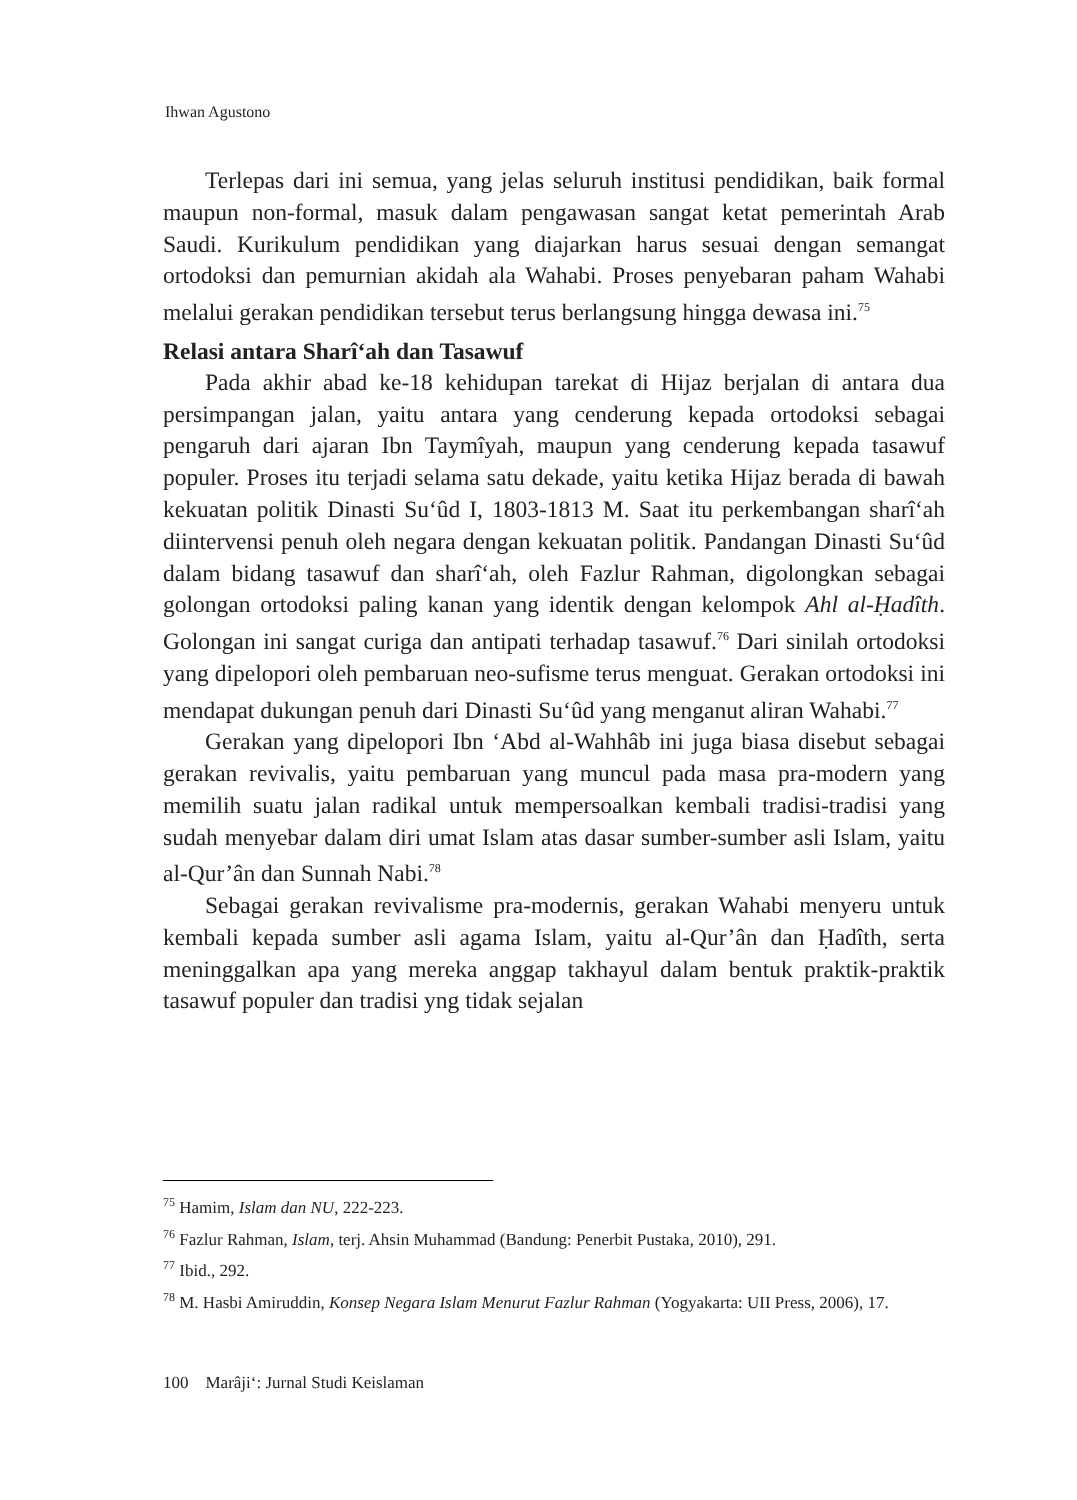Ihwan Agustono
Terlepas dari ini semua, yang jelas seluruh institusi pendidikan, baik formal maupun non-formal, masuk dalam pengawasan sangat ketat pemerintah Arab Saudi. Kurikulum pendidikan yang diajarkan harus sesuai dengan semangat ortodoksi dan pemurnian akidah ala Wahabi. Proses penyebaran paham Wahabi melalui gerakan pendidikan tersebut terus berlangsung hingga dewasa ini.<sup>75</sup>
Relasi antara Sharî‘ah dan Tasawuf
Pada akhir abad ke-18 kehidupan tarekat di Hijaz berjalan di antara dua persimpangan jalan, yaitu antara yang cenderung kepada ortodoksi sebagai pengaruh dari ajaran Ibn Taymîyah, maupun yang cenderung kepada tasawuf populer. Proses itu terjadi selama satu dekade, yaitu ketika Hijaz berada di bawah kekuatan politik Dinasti Su‘ûd I, 1803-1813 M. Saat itu perkembangan sharî‘ah diintervensi penuh oleh negara dengan kekuatan politik. Pandangan Dinasti Su‘ûd dalam bidang tasawuf dan sharî‘ah, oleh Fazlur Rahman, digolongkan sebagai golongan ortodoksi paling kanan yang identik dengan kelompok Ahl al-Ḥadîth. Golongan ini sangat curiga dan antipati terhadap tasawuf.<sup>76</sup> Dari sinilah ortodoksi yang dipelopori oleh pembaruan neo-sufisme terus menguat. Gerakan ortodoksi ini mendapat dukungan penuh dari Dinasti Su‘ûd yang menganut aliran Wahabi.<sup>77</sup>
Gerakan yang dipelopori Ibn ‘Abd al-Wahhâb ini juga biasa disebut sebagai gerakan revivalis, yaitu pembaruan yang muncul pada masa pra-modern yang memilih suatu jalan radikal untuk mempersoalkan kembali tradisi-tradisi yang sudah menyebar dalam diri umat Islam atas dasar sumber-sumber asli Islam, yaitu al-Qur’ân dan Sunnah Nabi.<sup>78</sup>
Sebagai gerakan revivalisme pra-modernis, gerakan Wahabi menyeru untuk kembali kepada sumber asli agama Islam, yaitu al-Qur’ân dan Ḥadîth, serta meninggalkan apa yang mereka anggap takhayul dalam bentuk praktik-praktik tasawuf populer dan tradisi yng tidak sejalan
<sup>75</sup> Hamim, Islam dan NU, 222-223.
<sup>76</sup> Fazlur Rahman, Islam, terj. Ahsin Muhammad (Bandung: Penerbit Pustaka, 2010), 291.
<sup>77</sup> Ibid., 292.
<sup>78</sup> M. Hasbi Amiruddin, Konsep Negara Islam Menurut Fazlur Rahman (Yogyakarta: UII Press, 2006), 17.
100 Marâji‘: Jurnal Studi Keislaman